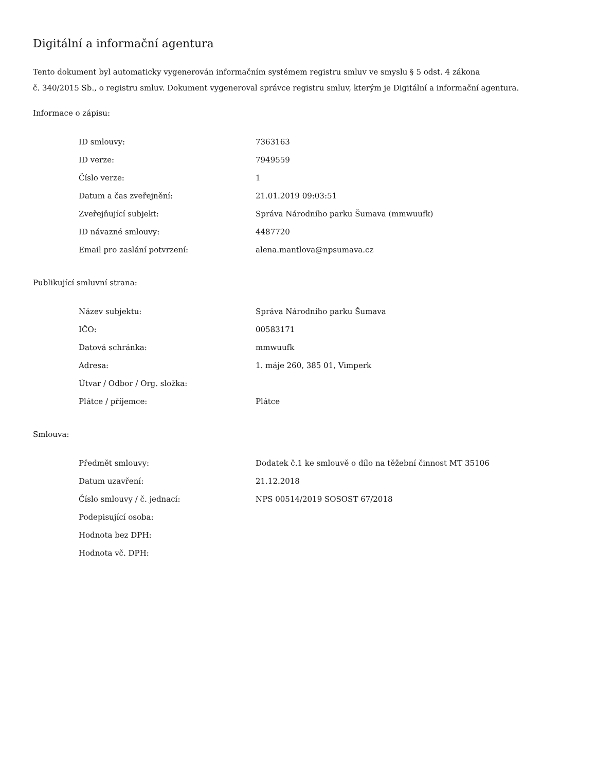Digitální a informační agentura
Tento dokument byl automaticky vygenerován informačním systémem registru smluv ve smyslu § 5 odst. 4 zákona
č. 340/2015 Sb., o registru smluv. Dokument vygeneroval správce registru smluv, kterým je Digitální a informační agentura.
Informace o zápisu:
| ID smlouvy: | 7363163 |
| ID verze: | 7949559 |
| Číslo verze: | 1 |
| Datum a čas zveřejnění: | 21.01.2019 09:03:51 |
| Zveřejňující subjekt: | Správa Národního parku Šumava (mmwuufk) |
| ID návazné smlouvy: | 4487720 |
| Email pro zaslání potvrzení: | alena.mantlova@npsumava.cz |
Publikující smluvní strana:
| Název subjektu: | Správa Národního parku Šumava |
| IČO: | 00583171 |
| Datová schránka: | mmwuufk |
| Adresa: | 1. máje 260, 385 01, Vimperk |
| Útvar / Odbor / Org. složka: | |
| Plátce / příjemce: | Plátce |
Smlouva:
| Předmět smlouvy: | Dodatek č.1 ke smlouvě o dílo na těžební činnost MT 35106 |
| Datum uzavření: | 21.12.2018 |
| Číslo smlouvy / č. jednací: | NPS 00514/2019 SOSOST 67/2018 |
| Podepisující osoba: | |
| Hodnota bez DPH: | |
| Hodnota vč. DPH: | |